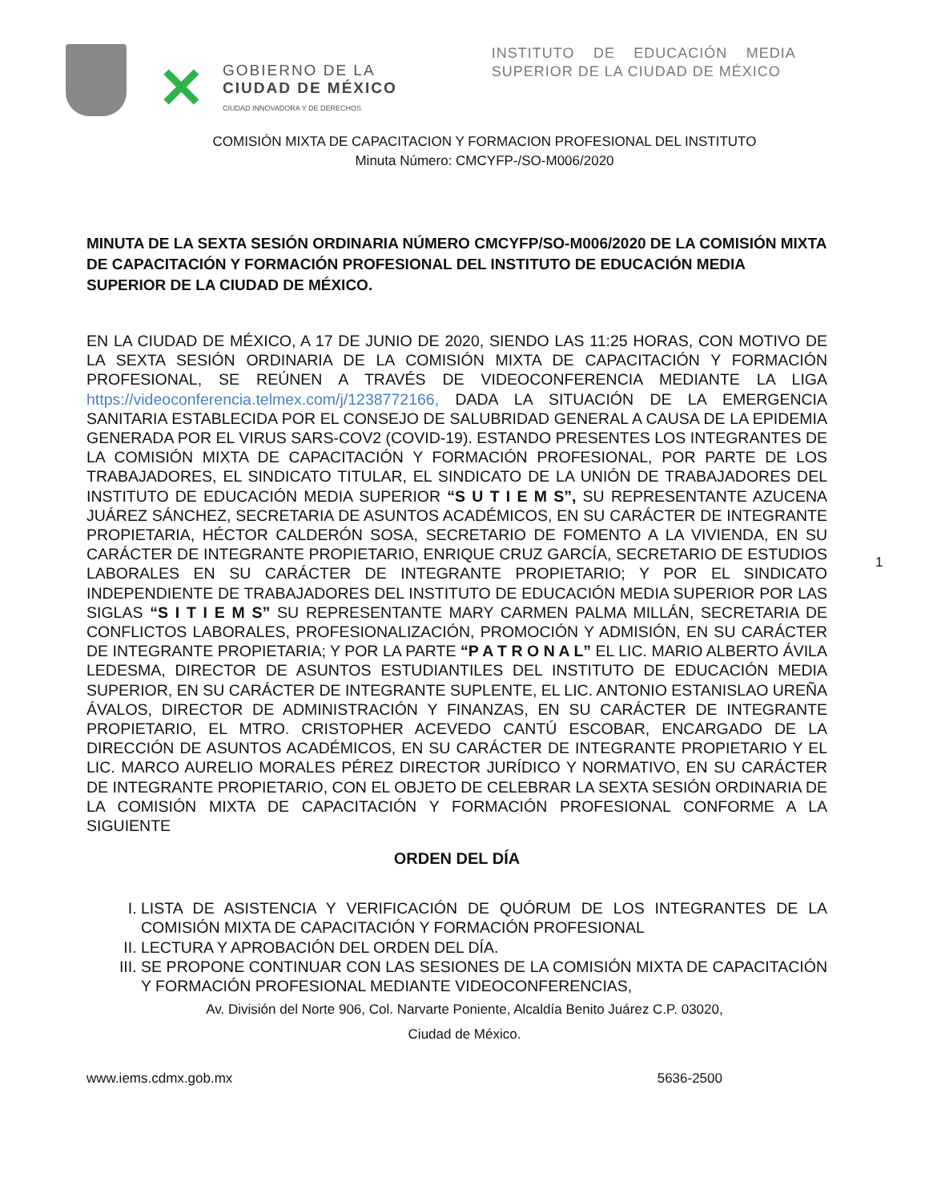✕
GOBIERNO DE LA
CIUDAD DE MÉXICO
CIUDAD INNOVADORA Y DE DERECHOS
INSTITUTO DE EDUCACIÓN MEDIA SUPERIOR DE LA CIUDAD DE MÉXICO
COMISIÓN MIXTA DE CAPACITACION Y FORMACION PROFESIONAL DEL INSTITUTO
Minuta Número: CMCYFP-/SO-M006/2020
1
MINUTA DE LA SEXTA SESIÓN ORDINARIA NÚMERO CMCYFP/SO-M006/2020 DE LA COMISIÓN MIXTA DE CAPACITACIÓN Y FORMACIÓN PROFESIONAL DEL INSTITUTO DE EDUCACIÓN MEDIA SUPERIOR DE LA CIUDAD DE MÉXICO.
EN LA CIUDAD DE MÉXICO, A 17 DE JUNIO DE 2020, SIENDO LAS 11:25 HORAS, CON MOTIVO DE LA SEXTA SESIÓN ORDINARIA DE LA COMISIÓN MIXTA DE CAPACITACIÓN Y FORMACIÓN PROFESIONAL, SE REÚNEN A TRAVÉS DE VIDEOCONFERENCIA MEDIANTE LA LIGA https://videoconferencia.telmex.com/j/1238772166, DADA LA SITUACIÓN DE LA EMERGENCIA SANITARIA ESTABLECIDA POR EL CONSEJO DE SALUBRIDAD GENERAL A CAUSA DE LA EPIDEMIA GENERADA POR EL VIRUS SARS-COV2 (COVID-19). ESTANDO PRESENTES LOS INTEGRANTES DE LA COMISIÓN MIXTA DE CAPACITACIÓN Y FORMACIÓN PROFESIONAL, POR PARTE DE LOS TRABAJADORES, EL SINDICATO TITULAR, EL SINDICATO DE LA UNIÓN DE TRABAJADORES DEL INSTITUTO DE EDUCACIÓN MEDIA SUPERIOR “S U T I E M S”, SU REPRESENTANTE AZUCENA JUÁREZ SÁNCHEZ, SECRETARIA DE ASUNTOS ACADÉMICOS, EN SU CARÁCTER DE INTEGRANTE PROPIETARIA, HÉCTOR CALDERÓN SOSA, SECRETARIO DE FOMENTO A LA VIVIENDA, EN SU CARÁCTER DE INTEGRANTE PROPIETARIO, ENRIQUE CRUZ GARCÍA, SECRETARIO DE ESTUDIOS LABORALES EN SU CARÁCTER DE INTEGRANTE PROPIETARIO; Y POR EL SINDICATO INDEPENDIENTE DE TRABAJADORES DEL INSTITUTO DE EDUCACIÓN MEDIA SUPERIOR POR LAS SIGLAS “S I T I E M S” SU REPRESENTANTE MARY CARMEN PALMA MILLÁN, SECRETARIA DE CONFLICTOS LABORALES, PROFESIONALIZACIÓN, PROMOCIÓN Y ADMISIÓN, EN SU CARÁCTER DE INTEGRANTE PROPIETARIA; Y POR LA PARTE “P A T R O N A L” EL LIC. MARIO ALBERTO ÁVILA LEDESMA, DIRECTOR DE ASUNTOS ESTUDIANTILES DEL INSTITUTO DE EDUCACIÓN MEDIA SUPERIOR, EN SU CARÁCTER DE INTEGRANTE SUPLENTE, EL LIC. ANTONIO ESTANISLAO UREÑA ÁVALOS, DIRECTOR DE ADMINISTRACIÓN Y FINANZAS, EN SU CARÁCTER DE INTEGRANTE PROPIETARIO, EL MTRO. CRISTOPHER ACEVEDO CANTÚ ESCOBAR, ENCARGADO DE LA DIRECCIÓN DE ASUNTOS ACADÉMICOS, EN SU CARÁCTER DE INTEGRANTE PROPIETARIO Y EL LIC. MARCO AURELIO MORALES PÉREZ DIRECTOR JURÍDICO Y NORMATIVO, EN SU CARÁCTER DE INTEGRANTE PROPIETARIO, CON EL OBJETO DE CELEBRAR LA SEXTA SESIÓN ORDINARIA DE LA COMISIÓN MIXTA DE CAPACITACIÓN Y FORMACIÓN PROFESIONAL CONFORME A LA SIGUIENTE
ORDEN DEL DÍA
I. LISTA DE ASISTENCIA Y VERIFICACIÓN DE QUÓRUM DE LOS INTEGRANTES DE LA COMISIÓN MIXTA DE CAPACITACIÓN Y FORMACIÓN PROFESIONAL
II. LECTURA Y APROBACIÓN DEL ORDEN DEL DÍA.
III. SE PROPONE CONTINUAR CON LAS SESIONES DE LA COMISIÓN MIXTA DE CAPACITACIÓN Y FORMACIÓN PROFESIONAL MEDIANTE VIDEOCONFERENCIAS,
Av. División del Norte 906, Col. Narvarte Poniente, Alcaldía Benito Juárez C.P. 03020,
Ciudad de México.
www.iems.cdmx.gob.mx 5636-2500